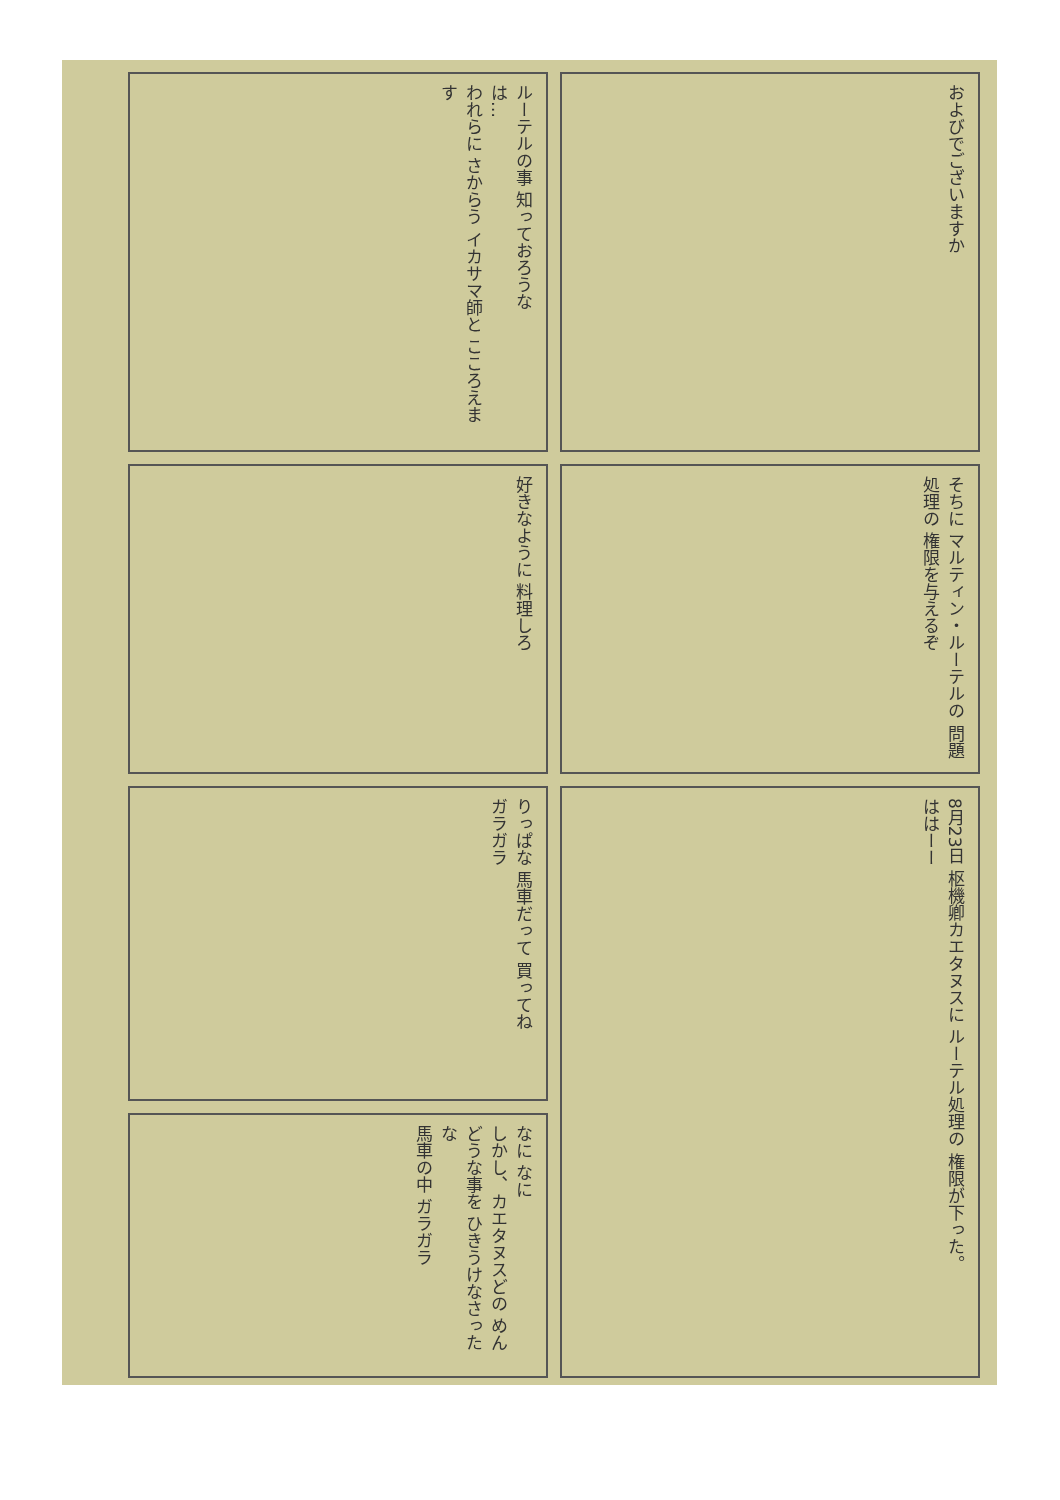ルーテルの事 知っておろうな
は…
われらに さからう イカサマ師と こころえます
およびでございますか
好きなように 料理しろ
そちに マルティン・ルーテルの 問題処理の 権限を与えるぞ
りっぱな 馬車だって 買ってね
ガラガラ
8月23日 枢機卿カエタヌスに ルーテル処理の 権限が下った。
ははーー
なに なに
しかし、カエタヌスどの めんどうな事を ひきうけなさったな
馬車の中 ガラガラ